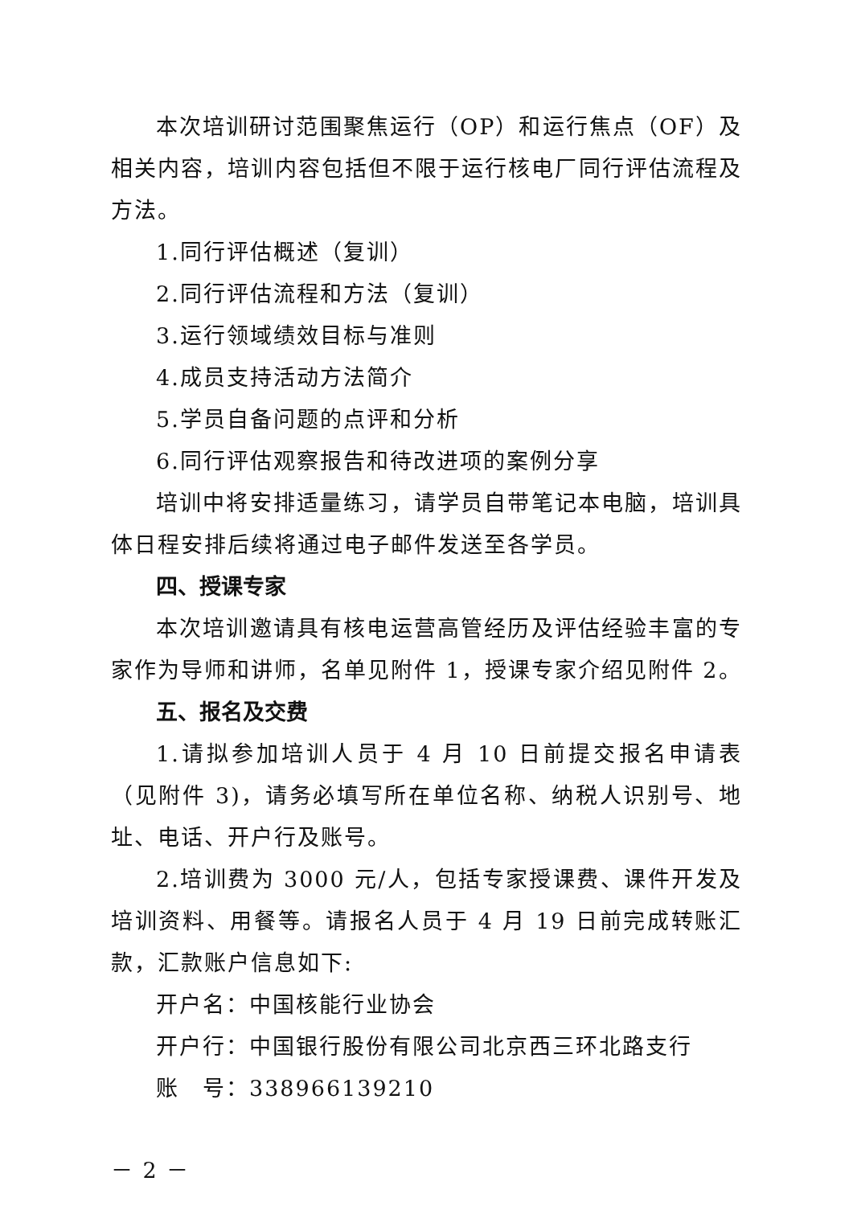本次培训研讨范围聚焦运行（OP）和运行焦点（OF）及相关内容，培训内容包括但不限于运行核电厂同行评估流程及方法。
1.同行评估概述（复训）
2.同行评估流程和方法（复训）
3.运行领域绩效目标与准则
4.成员支持活动方法简介
5.学员自备问题的点评和分析
6.同行评估观察报告和待改进项的案例分享
培训中将安排适量练习，请学员自带笔记本电脑，培训具体日程安排后续将通过电子邮件发送至各学员。
四、授课专家
本次培训邀请具有核电运营高管经历及评估经验丰富的专家作为导师和讲师，名单见附件 1，授课专家介绍见附件 2。
五、报名及交费
1.请拟参加培训人员于 4 月 10 日前提交报名申请表（见附件 3)，请务必填写所在单位名称、纳税人识别号、地址、电话、开户行及账号。
2.培训费为 3000 元/人，包括专家授课费、课件开发及培训资料、用餐等。请报名人员于 4 月 19 日前完成转账汇款，汇款账户信息如下:
开户名：中国核能行业协会
开户行：中国银行股份有限公司北京西三环北路支行
账　号：338966139210
－ 2 －